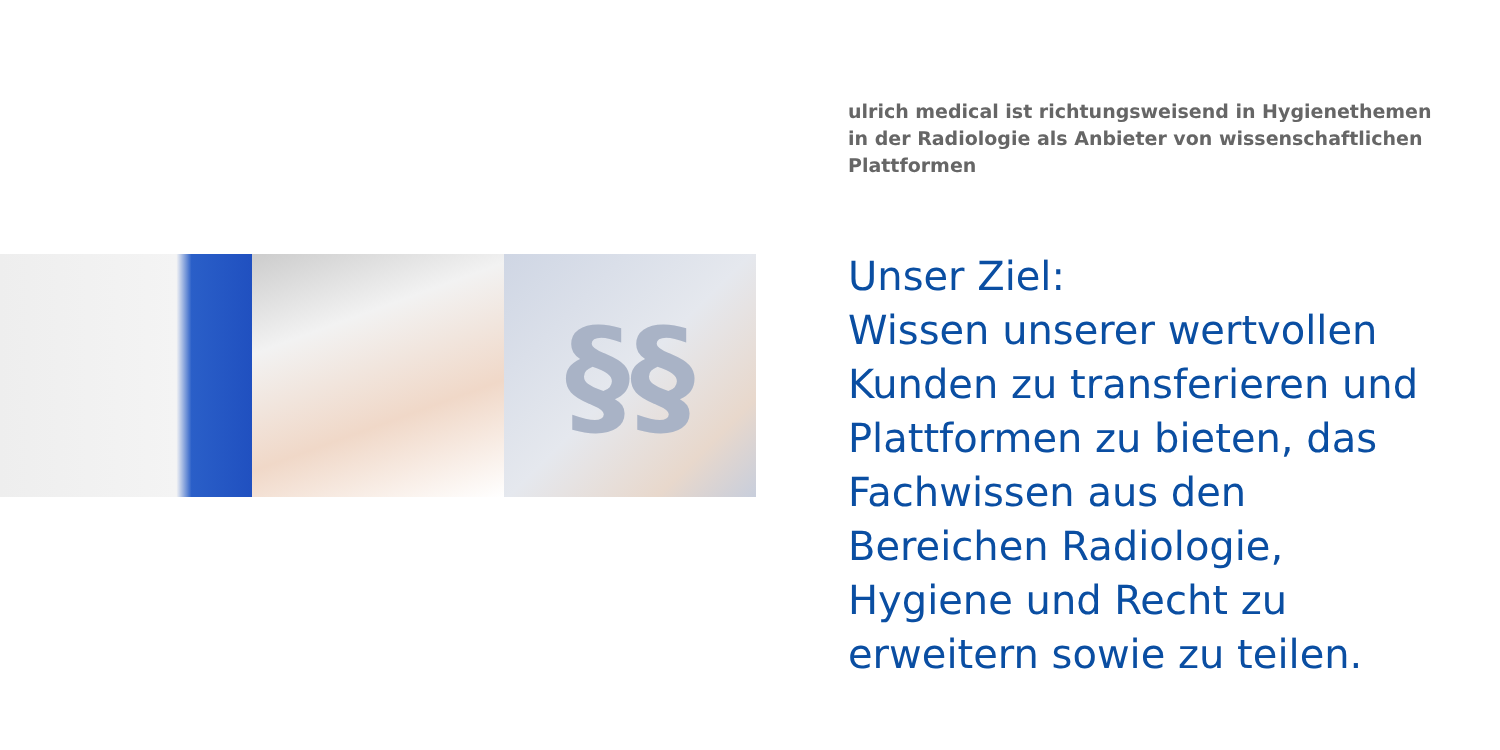§§
ulrich medical ist richtungsweisend in Hygienethemen in der Radiologie als Anbieter von wissenschaftlichen Plattformen
Unser Ziel:
Wissen unserer wertvollen Kunden zu transferieren und Plattformen zu bieten, das Fachwissen aus den Bereichen Radiologie, Hygiene und Recht zu erweitern sowie zu teilen.